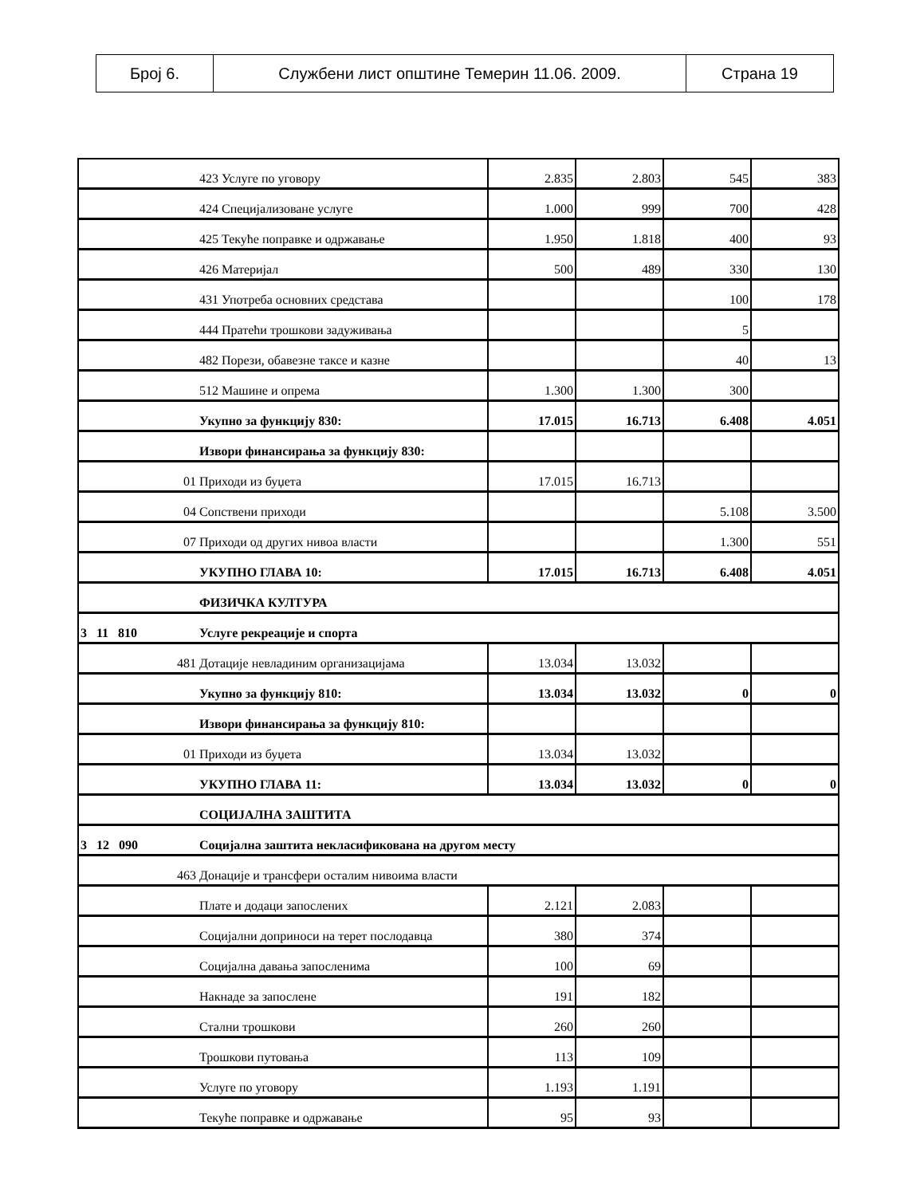| Број 6. | Службени лист општине Темерин 11.06. 2009. | Страна 19 |
| | 423 Услуге по уговору | 2.835 | 2.803 | 545 | 383 |
| | 424 Специјализоване услуге | 1.000 | 999 | 700 | 428 |
| | 425 Текуће поправке и одржавање | 1.950 | 1.818 | 400 | 93 |
| | 426 Материјал | 500 | 489 | 330 | 130 |
| | 431 Употреба основних средстава | | | 100 | 178 |
| | 444 Пратећи трошкови задуживања | | | 5 | |
| | 482 Порези, обавезне таксе и казне | | | 40 | 13 |
| | 512 Машине и опрема | 1.300 | 1.300 | 300 | |
| | Укупно за функцију 830: | 17.015 | 16.713 | 6.408 | 4.051 |
| | Извори финансирања за функцију 830: | | | | |
| 01 | Приходи из буџета | 17.015 | 16.713 | | |
| 04 | Сопствени приходи | | | 5.108 | 3.500 |
| 07 | Приходи од других нивоа власти | | | 1.300 | 551 |
| | УКУПНО ГЛАВА 10: | 17.015 | 16.713 | 6.408 | 4.051 |
| | ФИЗИЧКА КУЛТУРА | | | | |
| 3 11 810 | Услуге рекреације и спорта | | | | |
| 481 | Дотације невладиним организацијама | 13.034 | 13.032 | | |
| | Укупно за функцију 810: | 13.034 | 13.032 | 0 | 0 |
| | Извори финансирања за функцију 810: | | | | |
| 01 | Приходи из буџета | 13.034 | 13.032 | | |
| | УКУПНО ГЛАВА 11: | 13.034 | 13.032 | 0 | 0 |
| | СОЦИЈАЛНА ЗАШТИТА | | | | |
| 3 12 090 | Социјална заштита некласификована на другом месту | | | | |
| 463 | Донације и трансфери осталим нивоима власти | | | | |
| | Плате и додаци запослених | 2.121 | 2.083 | | |
| | Социјални доприноси на терет послодавца | 380 | 374 | | |
| | Социјална давања запосленима | 100 | 69 | | |
| | Накнаде за запослене | 191 | 182 | | |
| | Стални трошкови | 260 | 260 | | |
| | Трошкови путовања | 113 | 109 | | |
| | Услуге по уговору | 1.193 | 1.191 | | |
| | Текуће поправке и одржавање | 95 | 93 | | |